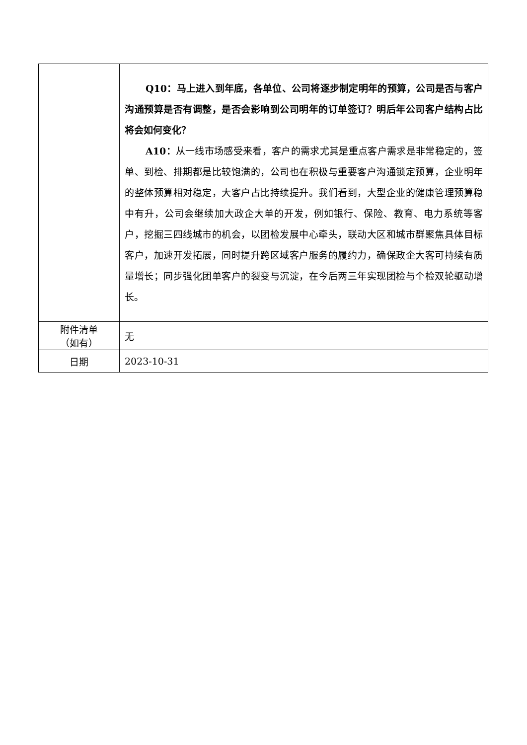| | Q10：马上进入到年底，各单位、公司将逐步制定明年的预算，公司是否与客户沟通预算是否有调整，是否会影响到公司明年的订单签订？明后年公司客户结构占比将会如何变化？ A10： 从一线市场感受来看，客户的需求尤其是重点客户需求是非常稳定的，签单、到检、排期都是比较饱满的，公司也在积极与重要客户沟通锁定预算，企业明年的整体预算相对稳定，大客户占比持续提升。我们看到，大型企业的健康管理预算稳中有升，公司会继续加大政企大单的开发，例如银行、保险、教育、电力系统等客户，挖掘三四线城市的机会，以团检发展中心牵头，联动大区和城市群聚焦具体目标客户，加速开发拓展，同时提升跨区域客户服务的履约力，确保政企大客可持续有质量增长；同步强化团单客户的裂变与沉淀，在今后两三年实现团检与个检双轮驱动增长。 |
| 附件清单 （如有） | 无 |
| 日期 | 2023-10-31 |